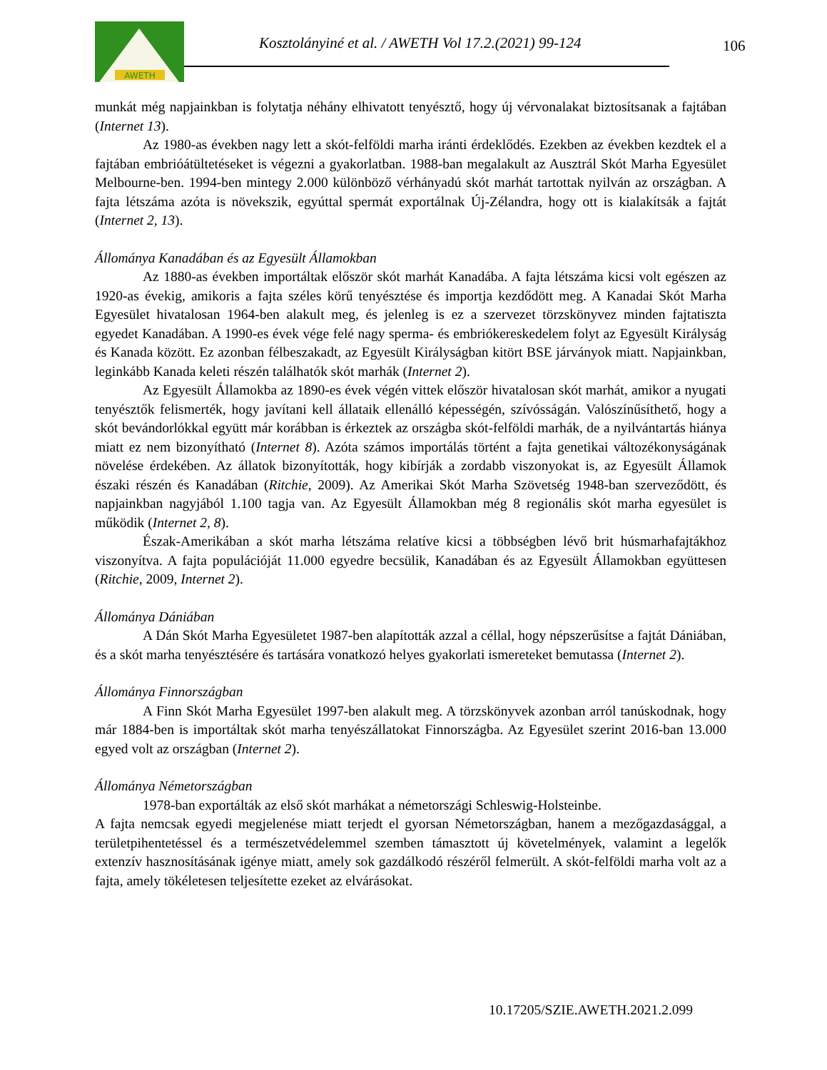AWETH
Kosztolányiné et al. / AWETH Vol 17.2.(2021) 99-124
106
munkát még napjainkban is folytatja néhány elhivatott tenyésztő, hogy új vérvonalakat biztosítsanak a fajtában (Internet 13).
Az 1980-as években nagy lett a skót-felföldi marha iránti érdeklődés. Ezekben az években kezdtek el a fajtában embrióátültetéseket is végezni a gyakorlatban. 1988-ban megalakult az Ausztrál Skót Marha Egyesület Melbourne-ben. 1994-ben mintegy 2.000 különböző vérhányadú skót marhát tartottak nyilván az országban. A fajta létszáma azóta is növekszik, egyúttal spermát exportálnak Új-Zélandra, hogy ott is kialakítsák a fajtát (Internet 2, 13).
Állománya Kanadában és az Egyesült Államokban
Az 1880-as években importáltak először skót marhát Kanadába. A fajta létszáma kicsi volt egészen az 1920-as évekig, amikoris a fajta széles körű tenyésztése és importja kezdődött meg. A Kanadai Skót Marha Egyesület hivatalosan 1964-ben alakult meg, és jelenleg is ez a szervezet törzskönyvez minden fajtatiszta egyedet Kanadában. A 1990-es évek vége felé nagy sperma- és embriókereskedelem folyt az Egyesült Királyság és Kanada között. Ez azonban félbeszakadt, az Egyesült Királyságban kitört BSE járványok miatt. Napjainkban, leginkább Kanada keleti részén találhatók skót marhák (Internet 2).
Az Egyesült Államokba az 1890-es évek végén vittek először hivatalosan skót marhát, amikor a nyugati tenyésztők felismerték, hogy javítani kell állataik ellenálló képességén, szívósságán. Valószínűsíthető, hogy a skót bevándorlókkal együtt már korábban is érkeztek az országba skót-felföldi marhák, de a nyilvántartás hiánya miatt ez nem bizonyítható (Internet 8). Azóta számos importálás történt a fajta genetikai változékonyságának növelése érdekében. Az állatok bizonyították, hogy kibírják a zordabb viszonyokat is, az Egyesült Államok északi részén és Kanadában (Ritchie, 2009). Az Amerikai Skót Marha Szövetség 1948-ban szerveződött, és napjainkban nagyjából 1.100 tagja van. Az Egyesült Államokban még 8 regionális skót marha egyesület is működik (Internet 2, 8).
Észak-Amerikában a skót marha létszáma relatíve kicsi a többségben lévő brit húsmarhafajtákhoz viszonyítva. A fajta populációját 11.000 egyedre becsülik, Kanadában és az Egyesült Államokban együttesen (Ritchie, 2009, Internet 2).
Állománya Dániában
A Dán Skót Marha Egyesületet 1987-ben alapították azzal a céllal, hogy népszerűsítse a fajtát Dániában, és a skót marha tenyésztésére és tartására vonatkozó helyes gyakorlati ismereteket bemutassa (Internet 2).
Állománya Finnországban
A Finn Skót Marha Egyesület 1997-ben alakult meg. A törzskönyvek azonban arról tanúskodnak, hogy már 1884-ben is importáltak skót marha tenyészállatokat Finnországba. Az Egyesület szerint 2016-ban 13.000 egyed volt az országban (Internet 2).
Állománya Németországban
1978-ban exportálták az első skót marhákat a németországi Schleswig-Holsteinbe.
A fajta nemcsak egyedi megjelenése miatt terjedt el gyorsan Németországban, hanem a mezőgazdasággal, a területpihentetéssel és a természetvédelemmel szemben támasztott új követelmények, valamint a legelők extenzív hasznosításának igénye miatt, amely sok gazdálkodó részéről felmerült. A skót-felföldi marha volt az a fajta, amely tökéletesen teljesítette ezeket az elvárásokat.
10.17205/SZIE.AWETH.2021.2.099